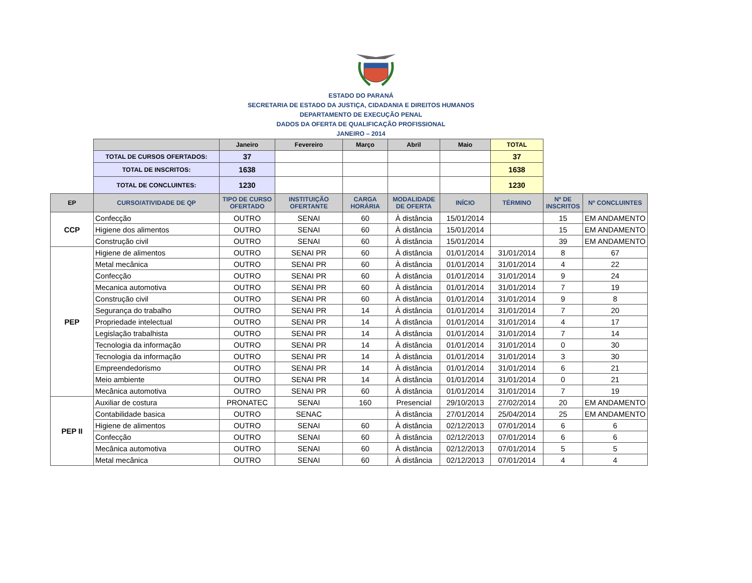ESTADO DO PARANÁ
SECRETARIA DE ESTADO DA JUSTIÇA, CIDADANIA E DIREITOS HUMANOS
DEPARTAMENTO DE EXECUÇÃO PENAL
DADOS DA OFERTA DE QUALIFICAÇÃO PROFISSIONAL
JANEIRO – 2014
| | Janeiro | Fevereiro | Março | Abril | Maio | TOTAL |
| --- | --- | --- | --- | --- | --- | --- |
| TOTAL DE CURSOS OFERTADOS: | 37 | | | | | 37 |
| TOTAL DE INSCRITOS: | 1638 | | | | | 1638 |
| TOTAL DE CONCLUINTES: | 1230 | | | | | 1230 |
| EP | CURSO/ATIVIDADE DE QP | TIPO DE CURSO OFERTADO | INSTITUIÇÃO OFERTANTE | CARGA HORÁRIA | MODALIDADE DE OFERTA | INÍCIO | TÉRMINO | Nº DE INSCRITOS | Nº CONCLUINTES |
| --- | --- | --- | --- | --- | --- | --- | --- | --- | --- |
| CCP | Confecção | OUTRO | SENAI | 60 | À distância | 15/01/2014 | | 15 | EM ANDAMENTO |
| | Higiene dos alimentos | OUTRO | SENAI | 60 | À distância | 15/01/2014 | | 15 | EM ANDAMENTO |
| | Construção civil | OUTRO | SENAI | 60 | À distância | 15/01/2014 | | 39 | EM ANDAMENTO |
| PEP | Higiene de alimentos | OUTRO | SENAI PR | 60 | À distância | 01/01/2014 | 31/01/2014 | 8 | 67 |
| | Metal mecânica | OUTRO | SENAI PR | 60 | À distância | 01/01/2014 | 31/01/2014 | 4 | 22 |
| | Confecção | OUTRO | SENAI PR | 60 | À distância | 01/01/2014 | 31/01/2014 | 9 | 24 |
| | Mecanica automotiva | OUTRO | SENAI PR | 60 | À distância | 01/01/2014 | 31/01/2014 | 7 | 19 |
| | Construção civil | OUTRO | SENAI PR | 60 | À distância | 01/01/2014 | 31/01/2014 | 9 | 8 |
| | Segurança do trabalho | OUTRO | SENAI PR | 14 | À distância | 01/01/2014 | 31/01/2014 | 7 | 20 |
| | Propriedade intelectual | OUTRO | SENAI PR | 14 | À distância | 01/01/2014 | 31/01/2014 | 4 | 17 |
| | Legislação trabalhista | OUTRO | SENAI PR | 14 | À distância | 01/01/2014 | 31/01/2014 | 7 | 14 |
| | Tecnologia da informação | OUTRO | SENAI PR | 14 | À distância | 01/01/2014 | 31/01/2014 | 0 | 30 |
| | Tecnologia da informação | OUTRO | SENAI PR | 14 | À distância | 01/01/2014 | 31/01/2014 | 3 | 30 |
| | Empreendedorismo | OUTRO | SENAI PR | 14 | À distância | 01/01/2014 | 31/01/2014 | 6 | 21 |
| | Meio ambiente | OUTRO | SENAI PR | 14 | À distância | 01/01/2014 | 31/01/2014 | 0 | 21 |
| | Mecânica automotiva | OUTRO | SENAI PR | 60 | À distância | 01/01/2014 | 31/01/2014 | 7 | 19 |
| PEP II | Auxiliar de costura | PRONATEC | SENAI | 160 | Presencial | 29/10/2013 | 27/02/2014 | 20 | EM ANDAMENTO |
| | Contabilidade basica | OUTRO | SENAC | | À distância | 27/01/2014 | 25/04/2014 | 25 | EM ANDAMENTO |
| | Higiene de alimentos | OUTRO | SENAI | 60 | À distância | 02/12/2013 | 07/01/2014 | 6 | 6 |
| | Confecção | OUTRO | SENAI | 60 | À distância | 02/12/2013 | 07/01/2014 | 6 | 6 |
| | Mecânica automotiva | OUTRO | SENAI | 60 | À distância | 02/12/2013 | 07/01/2014 | 5 | 5 |
| | Metal mecânica | OUTRO | SENAI | 60 | À distância | 02/12/2013 | 07/01/2014 | 4 | 4 |